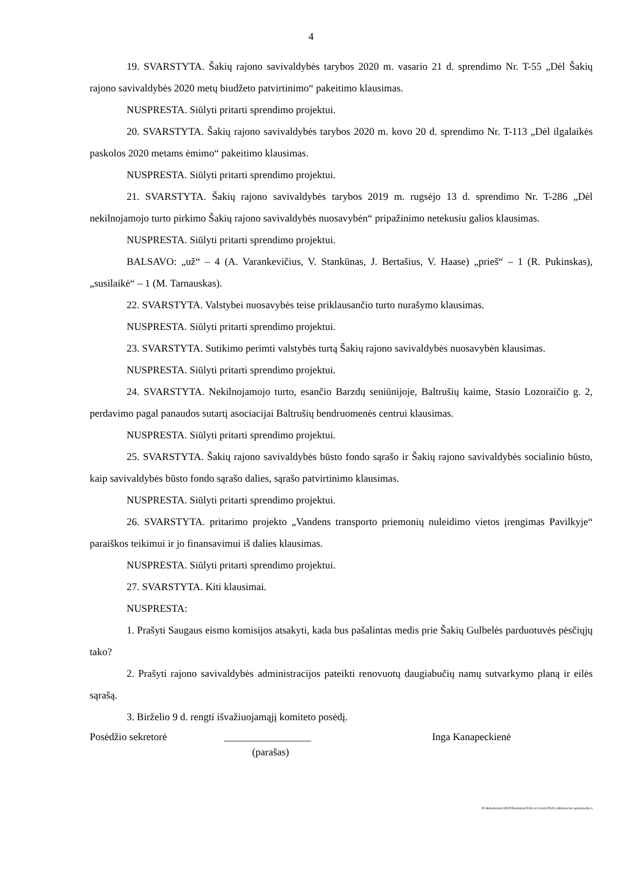4
19. SVARSTYTA. Šakių rajono savivaldybės tarybos 2020 m. vasario 21 d. sprendimo Nr. T-55 „Dėl Šakių rajono savivaldybės 2020 metų biudžeto patvirtinimo“ pakeitimo klausimas.
NUSPRESTA. Siūlyti pritarti sprendimo projektui.
20. SVARSTYTA. Šakių rajono savivaldybės tarybos 2020 m. kovo 20 d. sprendimo Nr. T-113 „Dėl ilgalaikės paskolos 2020 metams ėmimo“ pakeitimo klausimas.
NUSPRESTA. Siūlyti pritarti sprendimo projektui.
21. SVARSTYTA. Šakių rajono savivaldybės tarybos 2019 m. rugsėjo 13 d. sprendimo Nr. T-286 „Dėl nekilnojamojo turto pirkimo Šakių rajono savivaldybės nuosavybėn“ pripažinimo netekusiu galios klausimas.
NUSPRESTA. Siūlyti pritarti sprendimo projektui.
BALSAVO: „už“ – 4 (A. Varankevičius, V. Stankūnas, J. Bertašius, V. Haase) „prieš“ – 1 (R. Pukinskas), „susilaikė“ – 1 (M. Tarnauskas).
22. SVARSTYTA. Valstybei nuosavybės teise priklausančio turto nurašymo klausimas.
NUSPRESTA. Siūlyti pritarti sprendimo projektui.
23. SVARSTYTA. Sutikimo perimti valstybės turtą Šakių rajono savivaldybės nuosavybėn klausimas.
NUSPRESTA. Siūlyti pritarti sprendimo projektui.
24. SVARSTYTA. Nekilnojamojo turto, esančio Barzdų seniūnijoje, Baltrušių kaime, Stasio Lozoraičio g. 2, perdavimo pagal panaudos sutartį asociacijai Baltrušių bendruomenės centrui klausimas.
NUSPRESTA. Siūlyti pritarti sprendimo projektui.
25. SVARSTYTA. Šakių rajono savivaldybės būsto fondo sąrašo ir Šakių rajono savivaldybės socialinio būsto, kaip savivaldybės būsto fondo sąrašo dalies, sąrašo patvirtinimo klausimas.
NUSPRESTA. Siūlyti pritarti sprendimo projektui.
26. SVARSTYTA. pritarimo projekto „Vandens transporto priemonių nuleidimo vietos įrengimas Pavilkyje“ paraiškos teikimui ir jo finansavimui iš dalies klausimas.
NUSPRESTA. Siūlyti pritarti sprendimo projektui.
27. SVARSTYTA. Kiti klausimai.
NUSPRESTA:
1. Prašyti Saugaus eismo komisijos atsakyti, kada bus pašalintas medis prie Šakių Gulbelės parduotuvės pėsčiųjų tako?
2. Prašyti rajono savivaldybės administracijos pateikti renovuotų daugiabučių namų sutvarkymo planą ir eilės sąrašą.
3. Birželio 9 d. rengti išvažiuojamąjį komiteto posėdį.
Posėdžio sekretorė _________________ Inga Kanapeckienė
(parašas)
D:\dokumentai\2020\Komitetai\Ukio ir verslo\0519_informacine pazyma.docx